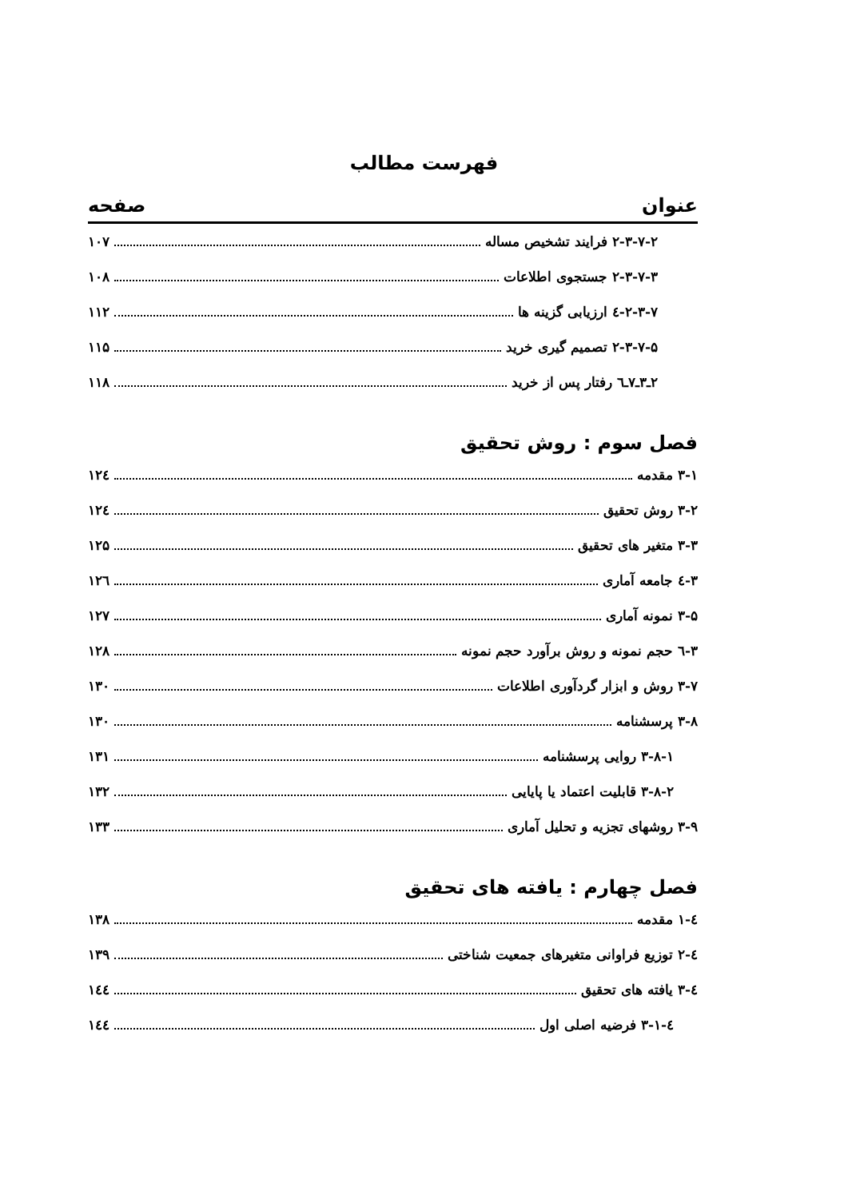فهرست مطالب
عنوان صفحه
۲-۳-۷-۲ فرایند تشخیص مساله ۱۰۷
۲-۳-۷-۳ جستجوی اطلاعات ۱۰۸
۲-۳-۷-٤ ارزیابی گزینه ها ۱۱۲
۲-۳-۷-۵ تصمیم گیری خرید ۱۱۵
۲ـ۳ـ۷ـ٦ رفتار پس از خرید ۱۱۸
فصل سوم : روش تحقیق
۳-۱ مقدمه ۱۲٤
۳-۲ روش تحقیق ۱۲٤
۳-۳ متغیر های تحقیق ۱۲۵
۳-٤ جامعه آماری ۱۲٦
۳-۵ نمونه آماری ۱۲۷
۳-٦ حجم نمونه و روش برآورد حجم نمونه ۱۲۸
۳-۷ روش و ابزار گردآوری اطلاعات ۱۳۰
۳-۸ پرسشنامه ۱۳۰
۳-۸-۱ روایی پرسشنامه ۱۳۱
۳-۸-۲ قابلیت اعتماد یا پایایی ۱۳۲
۳-۹ روشهای تجزیه و تحلیل آماری ۱۳۳
فصل چهارم : یافته های تحقیق
٤-۱ مقدمه ۱۳۸
٤-۲ توزیع فراوانی متغیرهای جمعیت شناختی ۱۳۹
٤-۳ یافته های تحقیق ۱٤٤
٤-۳-۱ فرضیه اصلی اول ۱٤٤